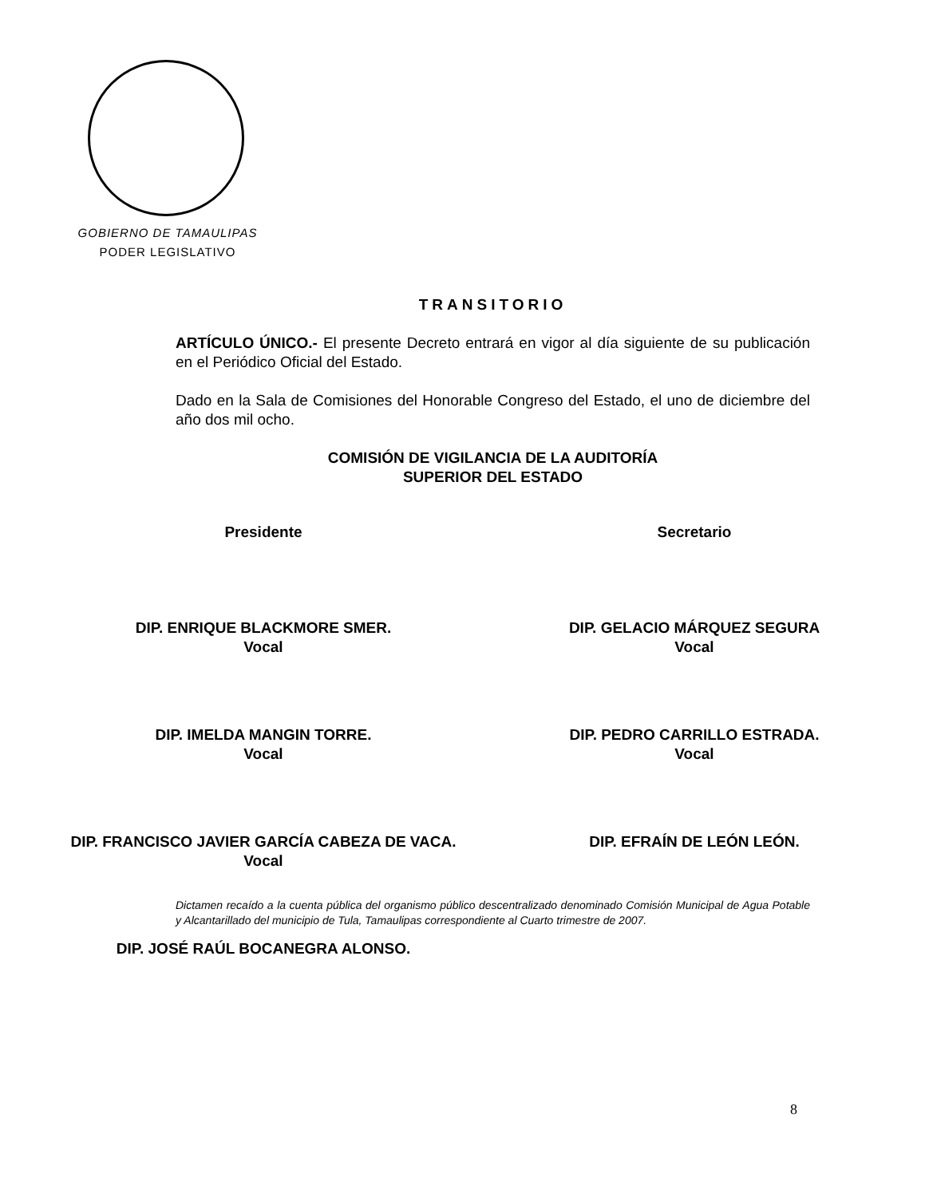GOBIERNO DE TAMAULIPAS
PODER LEGISLATIVO
TRANSITORIO
ARTÍCULO ÚNICO.- El presente Decreto entrará en vigor al día siguiente de su publicación en el Periódico Oficial del Estado.
Dado en la Sala de Comisiones del Honorable Congreso del Estado, el uno de diciembre del año dos mil ocho.
COMISIÓN DE VIGILANCIA DE LA AUDITORÍA
SUPERIOR DEL ESTADO
Presidente Secretario
DIP. ENRIQUE BLACKMORE SMER.
Vocal
DIP. GELACIO MÁRQUEZ SEGURA
Vocal
DIP. IMELDA MANGIN TORRE.
Vocal
DIP. PEDRO CARRILLO ESTRADA.
Vocal
DIP. FRANCISCO JAVIER GARCÍA CABEZA DE VACA.
Vocal
DIP. EFRAÍN DE LEÓN LEÓN.
DIP. JOSÉ RAÚL BOCANEGRA ALONSO.
Dictamen recaído a la cuenta pública del organismo público descentralizado denominado Comisión Municipal de Agua Potable y Alcantarillado del municipio de Tula, Tamaulipas correspondiente al Cuarto trimestre de 2007.
8